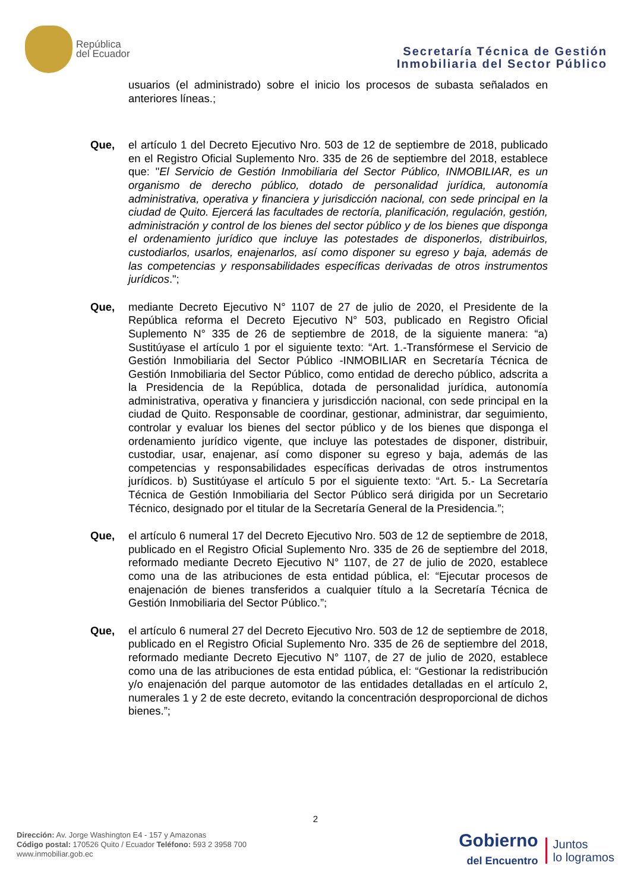República
del Ecuador
Secretaría Técnica de Gestión
Inmobiliaria del Sector Público
usuarios (el administrado) sobre el inicio los procesos de subasta señalados en anteriores líneas.;
Que, el artículo 1 del Decreto Ejecutivo Nro. 503 de 12 de septiembre de 2018, publicado en el Registro Oficial Suplemento Nro. 335 de 26 de septiembre del 2018, establece que: "El Servicio de Gestión Inmobiliaria del Sector Público, INMOBILIAR, es un organismo de derecho público, dotado de personalidad jurídica, autonomía administrativa, operativa y financiera y jurisdicción nacional, con sede principal en la ciudad de Quito. Ejercerá las facultades de rectoría, planificación, regulación, gestión, administración y control de los bienes del sector público y de los bienes que disponga el ordenamiento jurídico que incluye las potestades de disponerlos, distribuirlos, custodiarlos, usarlos, enajenarlos, así como disponer su egreso y baja, además de las competencias y responsabilidades específicas derivadas de otros instrumentos jurídicos.";
Que, mediante Decreto Ejecutivo N° 1107 de 27 de julio de 2020, el Presidente de la República reforma el Decreto Ejecutivo N° 503, publicado en Registro Oficial Suplemento N° 335 de 26 de septiembre de 2018, de la siguiente manera: “a) Sustitúyase el artículo 1 por el siguiente texto: “Art. 1.-Transfórmese el Servicio de Gestión Inmobiliaria del Sector Público -INMOBILIAR en Secretaría Técnica de Gestión Inmobiliaria del Sector Público, como entidad de derecho público, adscrita a la Presidencia de la República, dotada de personalidad jurídica, autonomía administrativa, operativa y financiera y jurisdicción nacional, con sede principal en la ciudad de Quito. Responsable de coordinar, gestionar, administrar, dar seguimiento, controlar y evaluar los bienes del sector público y de los bienes que disponga el ordenamiento jurídico vigente, que incluye las potestades de disponer, distribuir, custodiar, usar, enajenar, así como disponer su egreso y baja, además de las competencias y responsabilidades específicas derivadas de otros instrumentos jurídicos. b) Sustitúyase el artículo 5 por el siguiente texto: “Art. 5.- La Secretaría Técnica de Gestión Inmobiliaria del Sector Público será dirigida por un Secretario Técnico, designado por el titular de la Secretaría General de la Presidencia.”;
Que, el artículo 6 numeral 17 del Decreto Ejecutivo Nro. 503 de 12 de septiembre de 2018, publicado en el Registro Oficial Suplemento Nro. 335 de 26 de septiembre del 2018, reformado mediante Decreto Ejecutivo N° 1107, de 27 de julio de 2020, establece como una de las atribuciones de esta entidad pública, el: “Ejecutar procesos de enajenación de bienes transferidos a cualquier título a la Secretaría Técnica de Gestión Inmobiliaria del Sector Público.”;
Que, el artículo 6 numeral 27 del Decreto Ejecutivo Nro. 503 de 12 de septiembre de 2018, publicado en el Registro Oficial Suplemento Nro. 335 de 26 de septiembre del 2018, reformado mediante Decreto Ejecutivo N° 1107, de 27 de julio de 2020, establece como una de las atribuciones de esta entidad pública, el: “Gestionar la redistribución y/o enajenación del parque automotor de las entidades detalladas en el artículo 2, numerales 1 y 2 de este decreto, evitando la concentración desproporcional de dichos bienes.”;
2
Dirección: Av. Jorge Washington E4 - 157 y Amazonas
Código postal: 170526 Quito / Ecuador Teléfono: 593 2 3958 700
www.inmobiliar.gob.ec
Gobierno
del Encuentro
Juntos
lo logramos